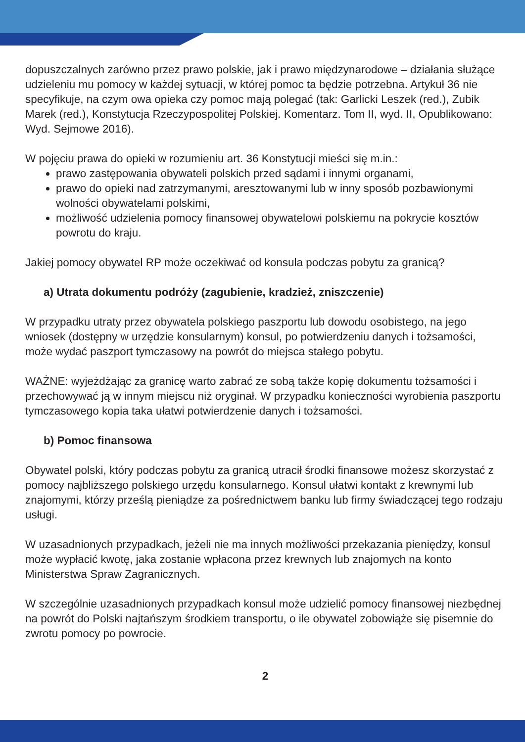dopuszczalnych zarówno przez prawo polskie, jak i prawo międzynarodowe – działania służące udzieleniu mu pomocy w każdej sytuacji, w której pomoc ta będzie potrzebna. Artykuł 36 nie specyfikuje, na czym owa opieka czy pomoc mają polegać (tak: Garlicki Leszek (red.), Zubik Marek (red.), Konstytucja Rzeczypospolitej Polskiej. Komentarz. Tom II, wyd. II, Opublikowano: Wyd. Sejmowe 2016).
W pojęciu prawa do opieki w rozumieniu art. 36 Konstytucji mieści się m.in.:
prawo zastępowania obywateli polskich przed sądami i innymi organami,
prawo do opieki nad zatrzymanymi, aresztowanymi lub w inny sposób pozbawionymi wolności obywatelami polskimi,
możliwość udzielenia pomocy finansowej obywatelowi polskiemu na pokrycie kosztów powrotu do kraju.
Jakiej pomocy obywatel RP może oczekiwać od konsula podczas pobytu za granicą?
a) Utrata dokumentu podróży (zagubienie, kradzież, zniszczenie)
W przypadku utraty przez obywatela polskiego paszportu lub dowodu osobistego, na jego wniosek (dostępny w urzędzie konsularnym) konsul, po potwierdzeniu danych i tożsamości, może wydać paszport tymczasowy na powrót do miejsca stałego pobytu.
WAŻNE: wyjeżdżając za granicę warto zabrać ze sobą także kopię dokumentu tożsamości i przechowywać ją w innym miejscu niż oryginał. W przypadku konieczności wyrobienia paszportu tymczasowego kopia taka ułatwi potwierdzenie danych i tożsamości.
b) Pomoc finansowa
Obywatel polski, który podczas pobytu za granicą utracił środki finansowe możesz skorzystać z pomocy najbliższego polskiego urzędu konsularnego. Konsul ułatwi kontakt z krewnymi lub znajomymi, którzy prześlą pieniądze za pośrednictwem banku lub firmy świadczącej tego rodzaju usługi.
W uzasadnionych przypadkach, jeżeli nie ma innych możliwości przekazania pieniędzy, konsul może wypłacić kwotę, jaka zostanie wpłacona przez krewnych lub znajomych na konto Ministerstwa Spraw Zagranicznych.
W szczególnie uzasadnionych przypadkach konsul może udzielić pomocy finansowej niezbędnej na powrót do Polski najtańszym środkiem transportu, o ile obywatel zobowiąże się pisemnie do zwrotu pomocy po powrocie.
2